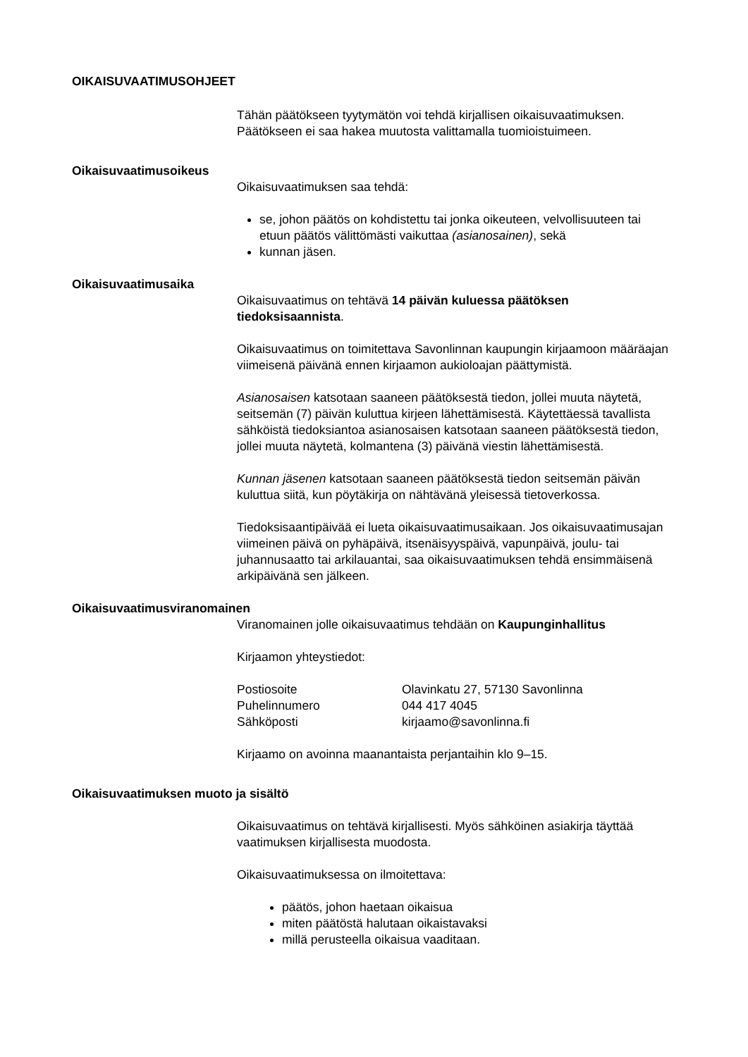OIKAISUVAATIMUSOHJEET
Tähän päätökseen tyytymätön voi tehdä kirjallisen oikaisuvaatimuksen. Päätökseen ei saa hakea muutosta valittamalla tuomioistuimeen.
Oikaisuvaatimusoikeus
Oikaisuvaatimuksen saa tehdä:
se, johon päätös on kohdistettu tai jonka oikeuteen, velvollisuuteen tai etuun päätös välittömästi vaikuttaa (asianosainen), sekä
kunnan jäsen.
Oikaisuvaatimusaika
Oikaisuvaatimus on tehtävä 14 päivän kuluessa päätöksen tiedoksisaannista.
Oikaisuvaatimus on toimitettava Savonlinnan kaupungin kirjaamoon määräajan viimeisenä päivänä ennen kirjaamon aukioloajan päättymistä.
Asianosaisen katsotaan saaneen päätöksestä tiedon, jollei muuta näytetä, seitsemän (7) päivän kuluttua kirjeen lähettämisestä. Käytettäessä tavallista sähköistä tiedoksiantoa asianosaisen katsotaan saaneen päätöksestä tiedon, jollei muuta näytetä, kolmantena (3) päivänä viestin lähettämisestä.
Kunnan jäsenen katsotaan saaneen päätöksestä tiedon seitsemän päivän kuluttua siitä, kun pöytäkirja on nähtävänä yleisessä tietoverkossa.
Tiedoksisaantipäivää ei lueta oikaisuvaatimusaikaan. Jos oikaisuvaatimusajan viimeinen päivä on pyhäpäivä, itsenäisyyspäivä, vapunpäivä, joulu- tai juhannusaatto tai arkilauantai, saa oikaisuvaatimuksen tehdä ensimmäisenä arkipäivänä sen jälkeen.
Oikaisuvaatimusviranomainen
Viranomainen jolle oikaisuvaatimus tehdään on Kaupunginhallitus
Kirjaamon yhteystiedot:
| Postiosoite | Olavinkatu 27, 57130 Savonlinna |
| Puhelinnumero | 044 417 4045 |
| Sähköposti | kirjaamo@savonlinna.fi |
Kirjaamo on avoinna maanantaista perjantaihin klo 9–15.
Oikaisuvaatimuksen muoto ja sisältö
Oikaisuvaatimus on tehtävä kirjallisesti. Myös sähköinen asiakirja täyttää vaatimuksen kirjallisesta muodosta.
Oikaisuvaatimuksessa on ilmoitettava:
päätös, johon haetaan oikaisua
miten päätöstä halutaan oikaistavaksi
millä perusteella oikaisua vaaditaan.